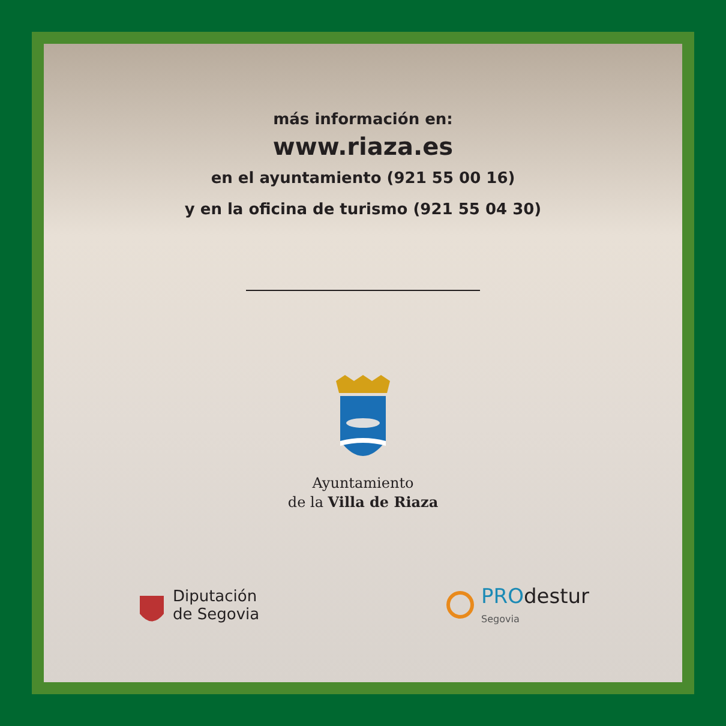más información en:
www.riaza.es
en el ayuntamiento (921 55 00 16)
y en la oficina de turismo (921 55 04 30)
Ayuntamiento
de la Villa de Riaza
Diputación
de Segovia
PRO destur
Segovia